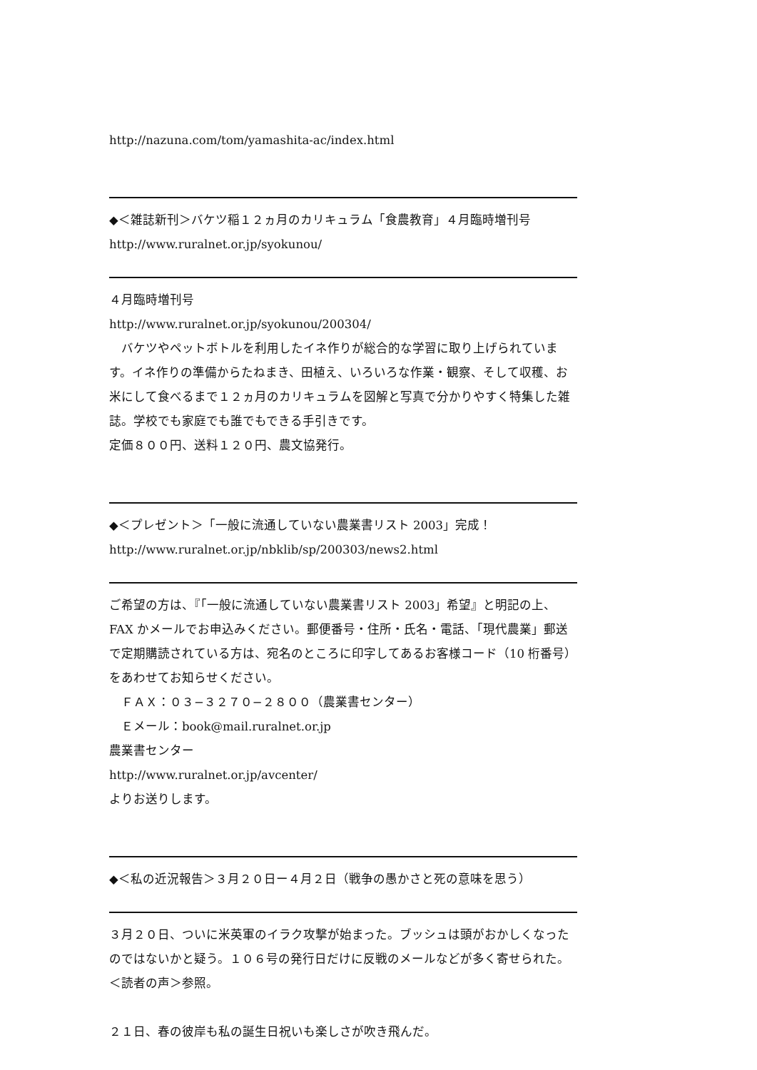http://nazuna.com/tom/yamashita-ac/index.html
◆＜雑誌新刊＞バケツ稲１２ヵ月のカリキュラム「食農教育」４月臨時増刊号
http://www.ruralnet.or.jp/syokunou/
４月臨時増刊号
http://www.ruralnet.or.jp/syokunou/200304/
　バケツやペットボトルを利用したイネ作りが総合的な学習に取り上げられています。イネ作りの準備からたねまき、田植え、いろいろな作業・観察、そして収穫、お米にして食べるまで１２ヵ月のカリキュラムを図解と写真で分かりやすく特集した雑誌。学校でも家庭でも誰でもできる手引きです。
定価８００円、送料１２０円、農文協発行。
◆＜プレゼント＞「一般に流通していない農業書リスト 2003」完成！
http://www.ruralnet.or.jp/nbklib/sp/200303/news2.html
ご希望の方は、『「一般に流通していない農業書リスト 2003」希望』と明記の上、FAX かメールでお申込みください。郵便番号・住所・氏名・電話、「現代農業」郵送で定期購読されている方は、宛名のところに印字してあるお客様コード（10 桁番号）をあわせてお知らせください。
　ＦＡＸ：０３−３２７０−２８００（農業書センター）
　Ｅメール：book@mail.ruralnet.or.jp
農業書センター
http://www.ruralnet.or.jp/avcenter/
よりお送りします。
◆＜私の近況報告＞３月２０日ー４月２日（戦争の愚かさと死の意味を思う）
３月２０日、ついに米英軍のイラク攻撃が始まった。ブッシュは頭がおかしくなったのではないかと疑う。１０６号の発行日だけに反戦のメールなどが多く寄せられた。＜読者の声＞参照。
２１日、春の彼岸も私の誕生日祝いも楽しさが吹き飛んだ。